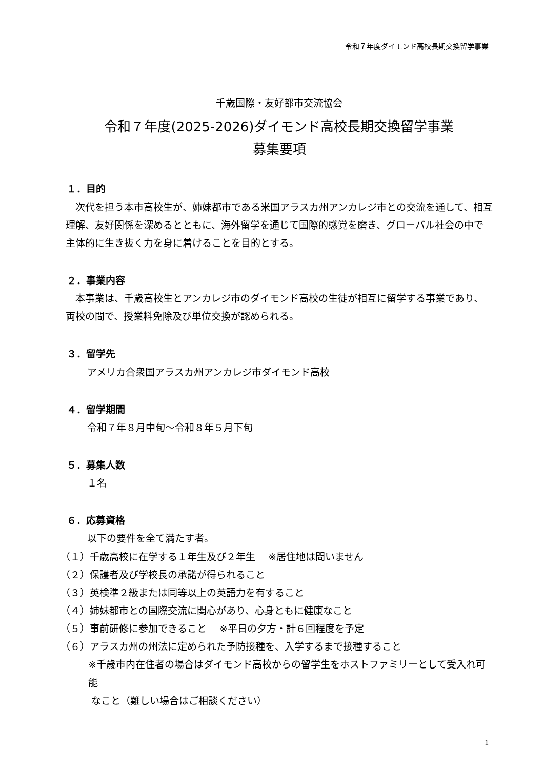令和７年度ダイモンド高校長期交換留学事業
千歳国際・友好都市交流協会
令和７年度(2025-2026)ダイモンド高校長期交換留学事業
募集要項
１．目的
　次代を担う本市高校生が、姉妹都市である米国アラスカ州アンカレジ市との交流を通して、相互理解、友好関係を深めるとともに、海外留学を通じて国際的感覚を磨き、グローバル社会の中で主体的に生き抜く力を身に着けることを目的とする。
２．事業内容
　本事業は、千歳高校生とアンカレジ市のダイモンド高校の生徒が相互に留学する事業であり、両校の間で、授業料免除及び単位交換が認められる。
３．留学先
アメリカ合衆国アラスカ州アンカレジ市ダイモンド高校
４．留学期間
令和７年８月中旬～令和８年５月下旬
５．募集人数
１名
６．応募資格
以下の要件を全て満たす者。
（１）千歳高校に在学する１年生及び２年生　 ※居住地は問いません
（２）保護者及び学校長の承諾が得られること
（３）英検準２級または同等以上の英語力を有すること
（４）姉妹都市との国際交流に関心があり、心身ともに健康なこと
（５）事前研修に参加できること　 ※平日の夕方・計６回程度を予定
（６）アラスカ州の州法に定められた予防接種を、入学するまで接種すること
※千歳市内在住者の場合はダイモンド高校からの留学生をホストファミリーとして受入れ可能
なこと（難しい場合はご相談ください）
1